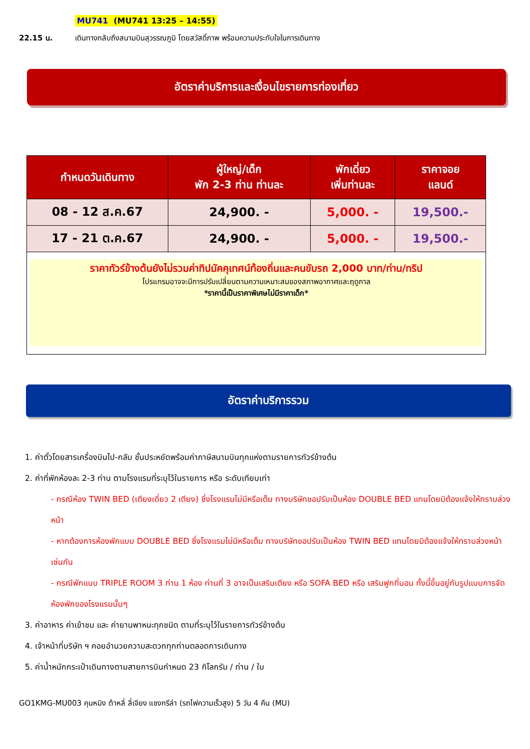MU741 (MU741 13:25 – 14:55)
22.15 น. เดินทางกลับถึงสนามบินสุวรรณภูมิ โดยสวัสดิ์ภาพ พร้อมความประทับใจในการเดินทาง
อัตราค่าบริการและเงื่อนไขรายการท่องเที่ยว
| กำหนดวันเดินทาง | ผู้ใหญ่/เด็ก พัก 2-3 ท่าน ท่านละ | พักเดี่ยว เพิ่มท่านละ | ราคาจอย แลนด์ |
| --- | --- | --- | --- |
| 08 - 12 ส.ค.67 | 24,900. - | 5,000. - | 19,500.- |
| 17 - 21 ต.ค.67 | 24,900. - | 5,000. - | 19,500.- |
| ราคาทัวร์ข้างต้นยังไม่รวมค่าทิปมัคคุเทศน์ท้องถิ่นและคนขับรถ 2,000 บาท/ท่าน/ทริป โปรแกรมอาจจะมีการปรับเปลี่ยนตามความเหมาะสมของสภาพอากาศและฤดูกาล *ราคานี้เป็นราคาพิเศษไม่มีราคาเด็ก* | | | |
อัตราค่าบริการรวม
1. ค่าตั๋วโดยสารเครื่องบินไป-กลับ ชั้นประหยัดพร้อมค่าภาษีสนามบินทุกแห่งตามรายการทัวร์ข้างต้น
2. ค่าที่พักห้องละ 2-3 ท่าน ตามโรงแรมที่ระบุไว้ในรายการ หรือ ระดับเทียบเท่า
- กรณีห้อง TWIN BED (เตียงเดี่ยว 2 เตียง) ซึ่งโรงแรมไม่มีหรือเต็ม ทางบริษัทขอปรับเป็นห้อง DOUBLE BED แทนโดยมิต้องแจ้งให้ทราบล่วงหน้า
- หากต้องการห้องพักแบบ DOUBLE BED ซึ่งโรงแรมไม่มีหรือเต็ม ทางบริษัทขอปรับเป็นห้อง TWIN BED แทนโดยมิต้องแจ้งให้ทราบล่วงหน้า เช่นกัน
- กรณีพักแบบ TRIPLE ROOM 3 ท่าน 1 ห้อง ท่านที่ 3 อาจเป็นเสริมเตียง หรือ SOFA BED หรือ เสริมฟูกที่นอน ทั้งนี้ขึ้นอยู่กับรูปแบบการจัดห้องพักของโรงแรมนั้นๆ
3. ค่าอาหาร ค่าเข้าชม และ ค่ายานพาหนะทุกชนิด ตามที่ระบุไว้ในรายการทัวร์ข้างต้น
4. เจ้าหน้าที่บริษัท ฯ คอยอำนวยความสะดวกทุกท่านตลอดการเดินทาง
5. ค่าน้ำหนักกระเป๋าเดินทางตามสายการบินกำหนด 23 กิโลกรัม / ท่าน / ใบ
GO1KMG-MU003 คุนหมิง ต้าหลี่ ลี่เจียง แชงกรีล่า (รถไฟความเร็วสูง) 5 วัน 4 คืน (MU)